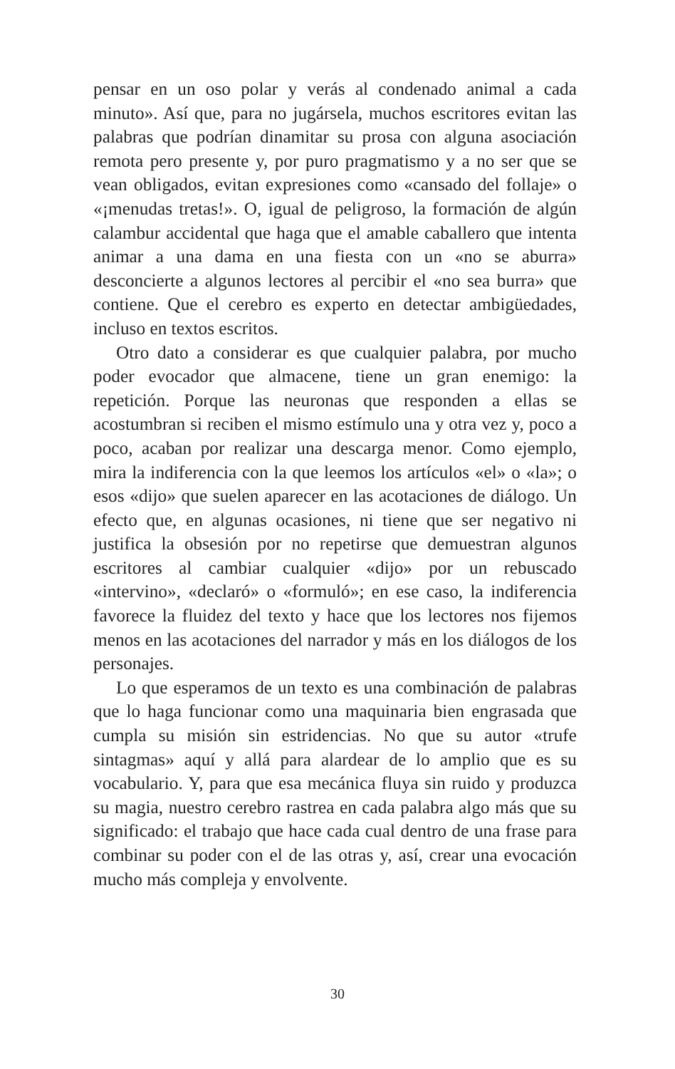pensar en un oso polar y verás al condenado animal a cada minuto». Así que, para no jugársela, muchos escritores evitan las palabras que podrían dinamitar su prosa con alguna asociación remota pero presente y, por puro pragmatismo y a no ser que se vean obligados, evitan expresiones como «cansado del follaje» o «¡menudas tretas!». O, igual de peligroso, la formación de algún calambur accidental que haga que el amable caballero que intenta animar a una dama en una fiesta con un «no se aburra» desconcierte a algunos lectores al percibir el «no sea burra» que contiene. Que el cerebro es experto en detectar ambigüedades, incluso en textos escritos.
Otro dato a considerar es que cualquier palabra, por mucho poder evocador que almacene, tiene un gran enemigo: la repetición. Porque las neuronas que responden a ellas se acostumbran si reciben el mismo estímulo una y otra vez y, poco a poco, acaban por realizar una descarga menor. Como ejemplo, mira la indiferencia con la que leemos los artículos «el» o «la»; o esos «dijo» que suelen aparecer en las acotaciones de diálogo. Un efecto que, en algunas ocasiones, ni tiene que ser negativo ni justifica la obsesión por no repetirse que demuestran algunos escritores al cambiar cualquier «dijo» por un rebuscado «intervino», «declaró» o «formuló»; en ese caso, la indiferencia favorece la fluidez del texto y hace que los lectores nos fijemos menos en las acotaciones del narrador y más en los diálogos de los personajes.
Lo que esperamos de un texto es una combinación de palabras que lo haga funcionar como una maquinaria bien engrasada que cumpla su misión sin estridencias. No que su autor «trufe sintagmas» aquí y allá para alardear de lo amplio que es su vocabulario. Y, para que esa mecánica fluya sin ruido y produzca su magia, nuestro cerebro rastrea en cada palabra algo más que su significado: el trabajo que hace cada cual dentro de una frase para combinar su poder con el de las otras y, así, crear una evocación mucho más compleja y envolvente.
30